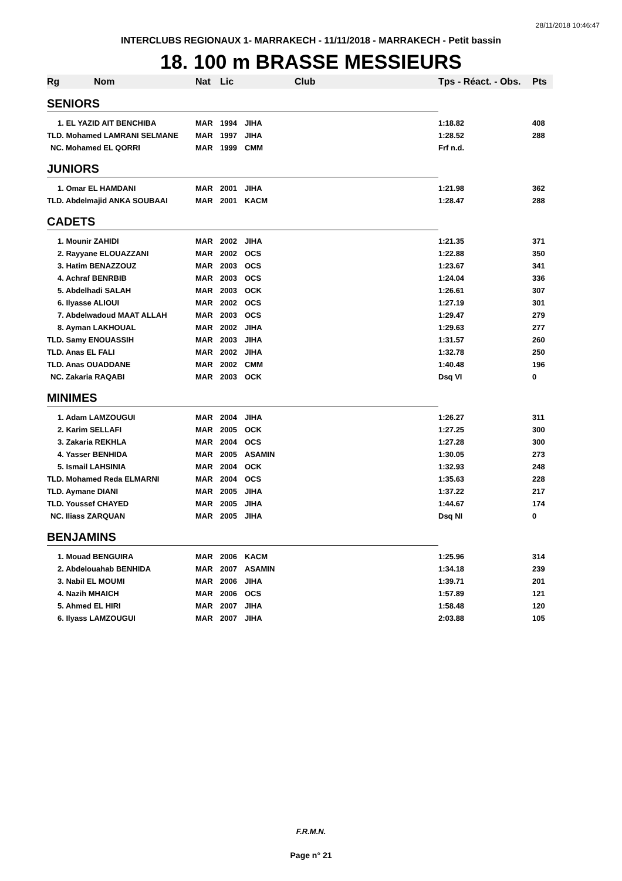28/11/2018 10:46:47
INTERCLUBS REGIONAUX 1- MARRAKECH - 11/11/2018 - MARRAKECH - Petit bassin
18. 100 m BRASSE MESSIEURS
| Rg | Nom | Nat | Lic | Club | Tps - Réact. - Obs. | Pts |
| --- | --- | --- | --- | --- | --- | --- |
| SENIORS | | | | | | |
| 1. EL YAZID AIT BENCHIBA | | MAR | 1994 | JIHA | 1:18.82 | 408 |
| TLD. Mohamed LAMRANI SELMANE | | MAR | 1997 | JIHA | 1:28.52 | 288 |
| NC. Mohamed EL QORRI | | MAR | 1999 | CMM | Frf n.d. | |
| JUNIORS | | | | | | |
| 1. Omar EL HAMDANI | | MAR | 2001 | JIHA | 1:21.98 | 362 |
| TLD. Abdelmajid ANKA SOUBAAI | | MAR | 2001 | KACM | 1:28.47 | 288 |
| CADETS | | | | | | |
| 1. Mounir ZAHIDI | | MAR | 2002 | JIHA | 1:21.35 | 371 |
| 2. Rayyane ELOUAZZANI | | MAR | 2002 | OCS | 1:22.88 | 350 |
| 3. Hatim BENAZZOUZ | | MAR | 2003 | OCS | 1:23.67 | 341 |
| 4. Achraf BENRBIB | | MAR | 2003 | OCS | 1:24.04 | 336 |
| 5. Abdelhadi SALAH | | MAR | 2003 | OCK | 1:26.61 | 307 |
| 6. Ilyasse ALIOUI | | MAR | 2002 | OCS | 1:27.19 | 301 |
| 7. Abdelwadoud MAAT ALLAH | | MAR | 2003 | OCS | 1:29.47 | 279 |
| 8. Ayman LAKHOUAL | | MAR | 2002 | JIHA | 1:29.63 | 277 |
| TLD. Samy ENOUASSIH | | MAR | 2003 | JIHA | 1:31.57 | 260 |
| TLD. Anas EL FALI | | MAR | 2002 | JIHA | 1:32.78 | 250 |
| TLD. Anas OUADDANE | | MAR | 2002 | CMM | 1:40.48 | 196 |
| NC. Zakaria RAQABI | | MAR | 2003 | OCK | Dsq VI | 0 |
| MINIMES | | | | | | |
| 1. Adam LAMZOUGUI | | MAR | 2004 | JIHA | 1:26.27 | 311 |
| 2. Karim SELLAFI | | MAR | 2005 | OCK | 1:27.25 | 300 |
| 3. Zakaria REKHLA | | MAR | 2004 | OCS | 1:27.28 | 300 |
| 4. Yasser BENHIDA | | MAR | 2005 | ASAMIN | 1:30.05 | 273 |
| 5. Ismail LAHSINIA | | MAR | 2004 | OCK | 1:32.93 | 248 |
| TLD. Mohamed Reda ELMARNI | | MAR | 2004 | OCS | 1:35.63 | 228 |
| TLD. Aymane DIANI | | MAR | 2005 | JIHA | 1:37.22 | 217 |
| TLD. Youssef CHAYED | | MAR | 2005 | JIHA | 1:44.67 | 174 |
| NC. Iliass ZARQUAN | | MAR | 2005 | JIHA | Dsq NI | 0 |
| BENJAMINS | | | | | | |
| 1. Mouad BENGUIRA | | MAR | 2006 | KACM | 1:25.96 | 314 |
| 2. Abdelouahab BENHIDA | | MAR | 2007 | ASAMIN | 1:34.18 | 239 |
| 3. Nabil EL MOUMI | | MAR | 2006 | JIHA | 1:39.71 | 201 |
| 4. Nazih MHAICH | | MAR | 2006 | OCS | 1:57.89 | 121 |
| 5. Ahmed EL HIRI | | MAR | 2007 | JIHA | 1:58.48 | 120 |
| 6. Ilyass LAMZOUGUI | | MAR | 2007 | JIHA | 2:03.88 | 105 |
F.R.M.N.
Page n° 21